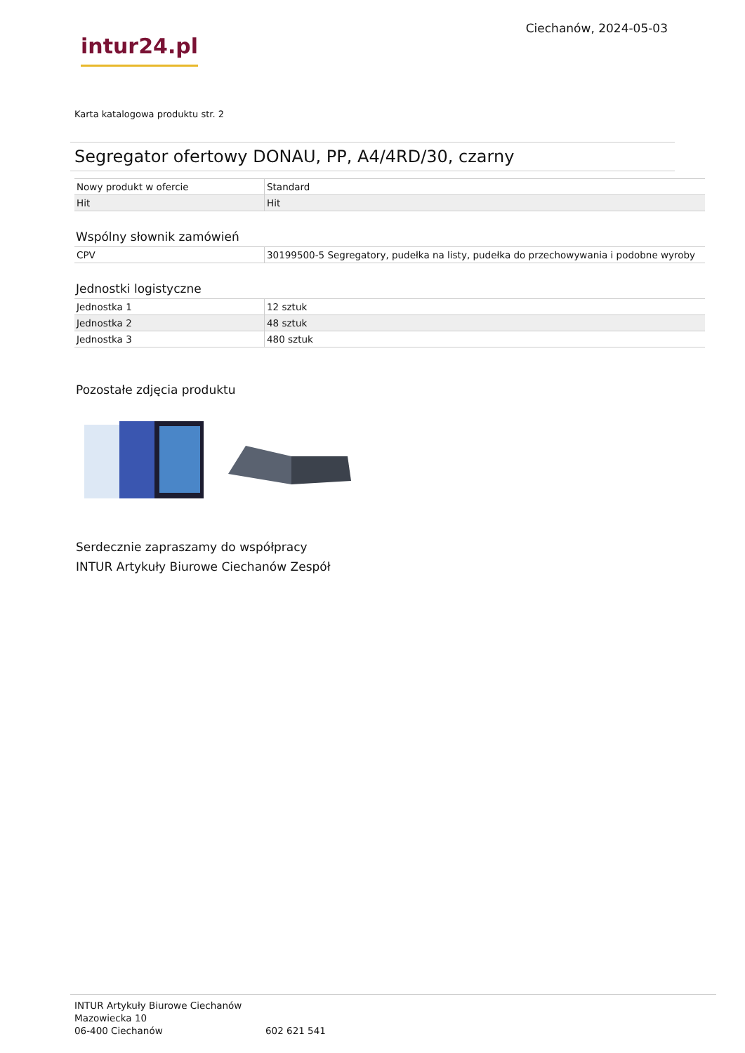intur24.pl
Ciechanów, 2024-05-03
Karta katalogowa produktu str. 2
Segregator ofertowy DONAU, PP, A4/4RD/30, czarny
| Nowy produkt w ofercie | Standard |
| Hit | Hit |
Wspólny słownik zamówień
| CPV | 30199500-5 Segregatory, pudełka na listy, pudełka do przechowywania i podobne wyroby |
Jednostki logistyczne
| Jednostka 1 | 12 sztuk |
| Jednostka 2 | 48 sztuk |
| Jednostka 3 | 480 sztuk |
Pozostałe zdjęcia produktu
Serdecznie zapraszamy do współpracy
INTUR Artykuły Biurowe Ciechanów Zespół
INTUR Artykuły Biurowe Ciechanów
Mazowiecka 10
06-400 Ciechanów
602 621 541